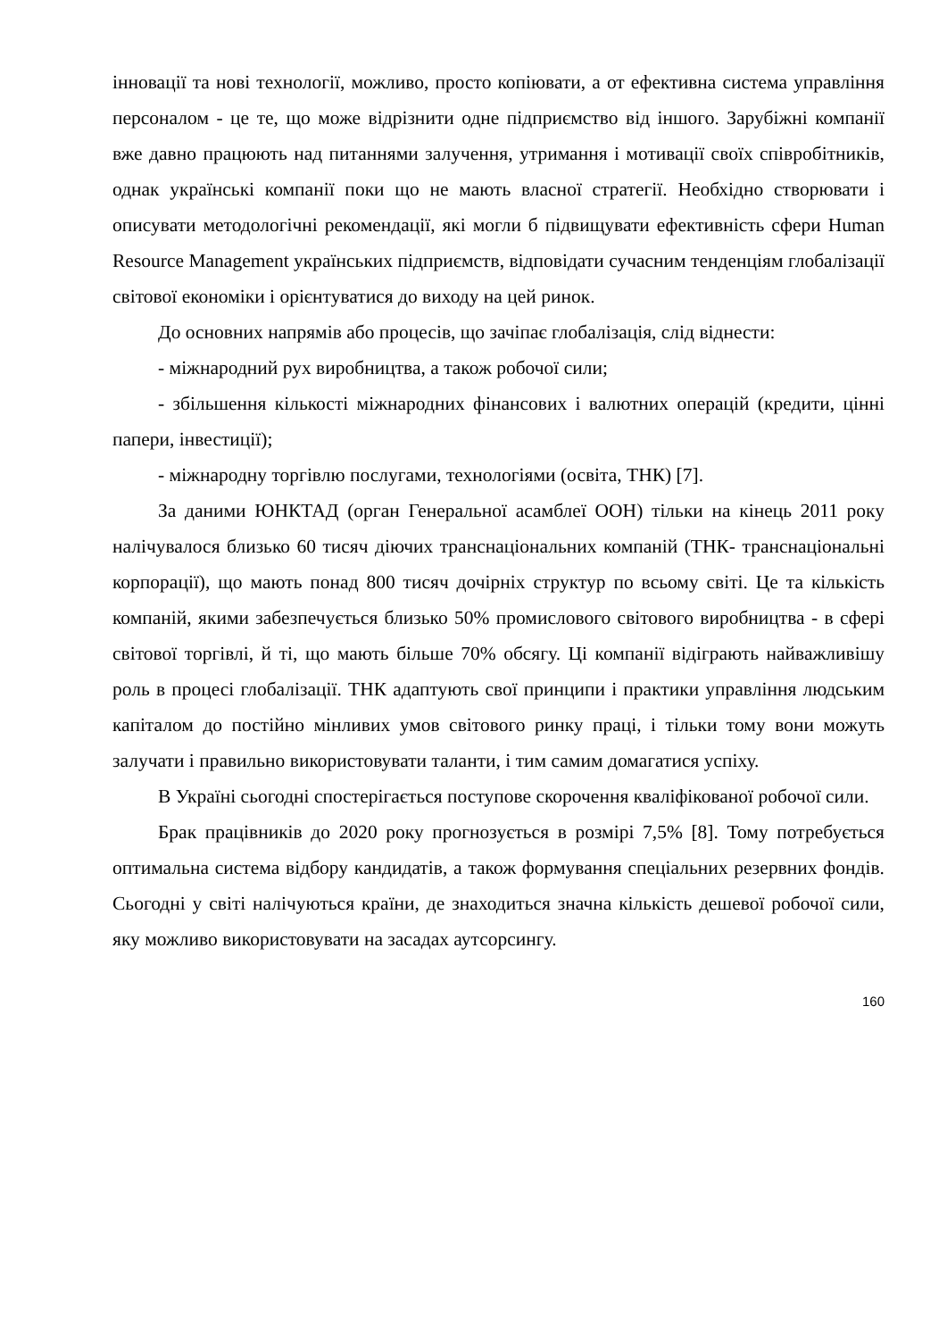інновації та нові технології, можливо, просто копіювати, а от ефективна система управління персоналом - це те, що може відрізнити одне підприємство від іншого. Зарубіжні компанії вже давно працюють над питаннями залучення, утримання і мотивації своїх співробітників, однак українські компанії поки що не мають власної стратегії. Необхідно створювати і описувати методологічні рекомендації, які могли б підвищувати ефективність сфери Human Resource Management українських підприємств, відповідати сучасним тенденціям глобалізації світової економіки і орієнтуватися до виходу на цей ринок.
До основних напрямів або процесів, що зачіпає глобалізація, слід віднести:
- міжнародний рух виробництва, а також робочої сили;
- збільшення кількості міжнародних фінансових і валютних операцій (кредити, цінні папери, інвестиції);
- міжнародну торгівлю послугами, технологіями (освіта, ТНК) [7].
За даними ЮНКТАД (орган Генеральної асамблеї ООН) тільки на кінець 2011 року налічувалося близько 60 тисяч діючих транснаціональних компаній (ТНК- транснаціональні корпорації), що мають понад 800 тисяч дочірніх структур по всьому світі. Це та кількість компаній, якими забезпечується близько 50% промислового світового виробництва - в сфері світової торгівлі, й ті, що мають більше 70% обсягу. Ці компанії відіграють найважливішу роль в процесі глобалізації. ТНК адаптують свої принципи і практики управління людським капіталом до постійно мінливих умов світового ринку праці, і тільки тому вони можуть залучати і правильно використовувати таланти, і тим самим домагатися успіху.
В Україні сьогодні спостерігається поступове скорочення кваліфікованої робочої сили.
Брак працівників до 2020 року прогнозується в розмірі 7,5% [8]. Тому потребується оптимальна система відбору кандидатів, а також формування спеціальних резервних фондів. Сьогодні у світі налічуються країни, де знаходиться значна кількість дешевої робочої сили, яку можливо використовувати на засадах аутсорсингу.
160